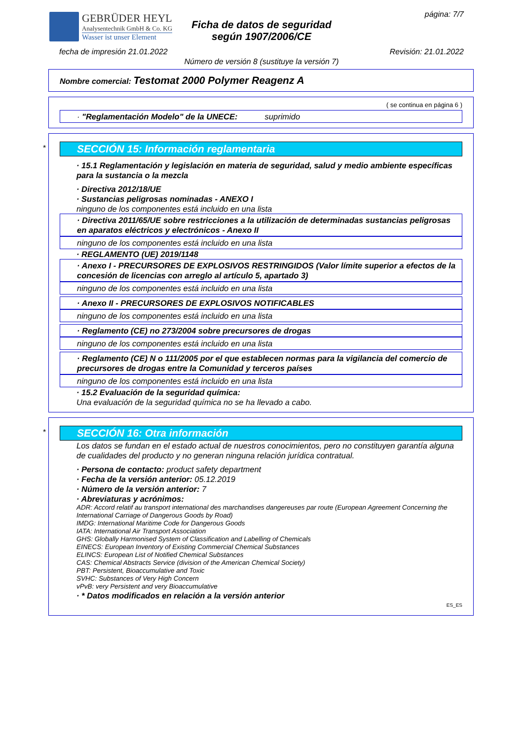GEBRÜDER HEYL
Analysentechnik GmbH & Co. KG
Wasser ist unser Element
Ficha de datos de seguridad
según 1907/2006/CE
página: 7/7
fecha de impresión 21.01.2022 Revisión: 21.01.2022
Número de versión 8 (sustituye la versión 7)
Nombre comercial: Testomat 2000 Polymer Reagenz A
( se continua en página 6 )
· "Reglamentación Modelo" de la UNECE: suprimido
*
SECCIÓN 15: Información reglamentaria
· 15.1 Reglamentación y legislación en materia de seguridad, salud y medio ambiente específicas para la sustancia o la mezcla
· Directiva 2012/18/UE
· Sustancias peligrosas nominadas - ANEXO I
ninguno de los componentes está incluido en una lista
· Directiva 2011/65/UE sobre restricciones a la utilización de determinadas sustancias peligrosas en aparatos eléctricos y electrónicos - Anexo II
ninguno de los componentes está incluido en una lista
· REGLAMENTO (UE) 2019/1148
· Anexo I - PRECURSORES DE EXPLOSIVOS RESTRINGIDOS (Valor límite superior a efectos de la concesión de licencias con arreglo al artículo 5, apartado 3)
ninguno de los componentes está incluido en una lista
· Anexo II - PRECURSORES DE EXPLOSIVOS NOTIFICABLES
ninguno de los componentes está incluido en una lista
· Reglamento (CE) no 273/2004 sobre precursores de drogas
ninguno de los componentes está incluido en una lista
· Reglamento (CE) N o 111/2005 por el que establecen normas para la vigilancia del comercio de precursores de drogas entre la Comunidad y terceros países
ninguno de los componentes está incluido en una lista
· 15.2 Evaluación de la seguridad química:
Una evaluación de la seguridad química no se ha llevado a cabo.
*
SECCIÓN 16: Otra información
Los datos se fundan en el estado actual de nuestros conocimientos, pero no constituyen garantía alguna de cualidades del producto y no generan ninguna relación jurídica contratual.
· Persona de contacto: product safety department
· Fecha de la versión anterior: 05.12.2019
· Número de la versión anterior: 7
· Abreviaturas y acrónimos:
ADR: Accord relatif au transport international des marchandises dangereuses par route (European Agreement Concerning the International Carriage of Dangerous Goods by Road)
IMDG: International Maritime Code for Dangerous Goods
IATA: International Air Transport Association
GHS: Globally Harmonised System of Classification and Labelling of Chemicals
EINECS: European Inventory of Existing Commercial Chemical Substances
ELINCS: European List of Notified Chemical Substances
CAS: Chemical Abstracts Service (division of the American Chemical Society)
PBT: Persistent, Bioaccumulative and Toxic
SVHC: Substances of Very High Concern
vPvB: very Persistent and very Bioaccumulative
· * Datos modificados en relación a la versión anterior
ES_ES